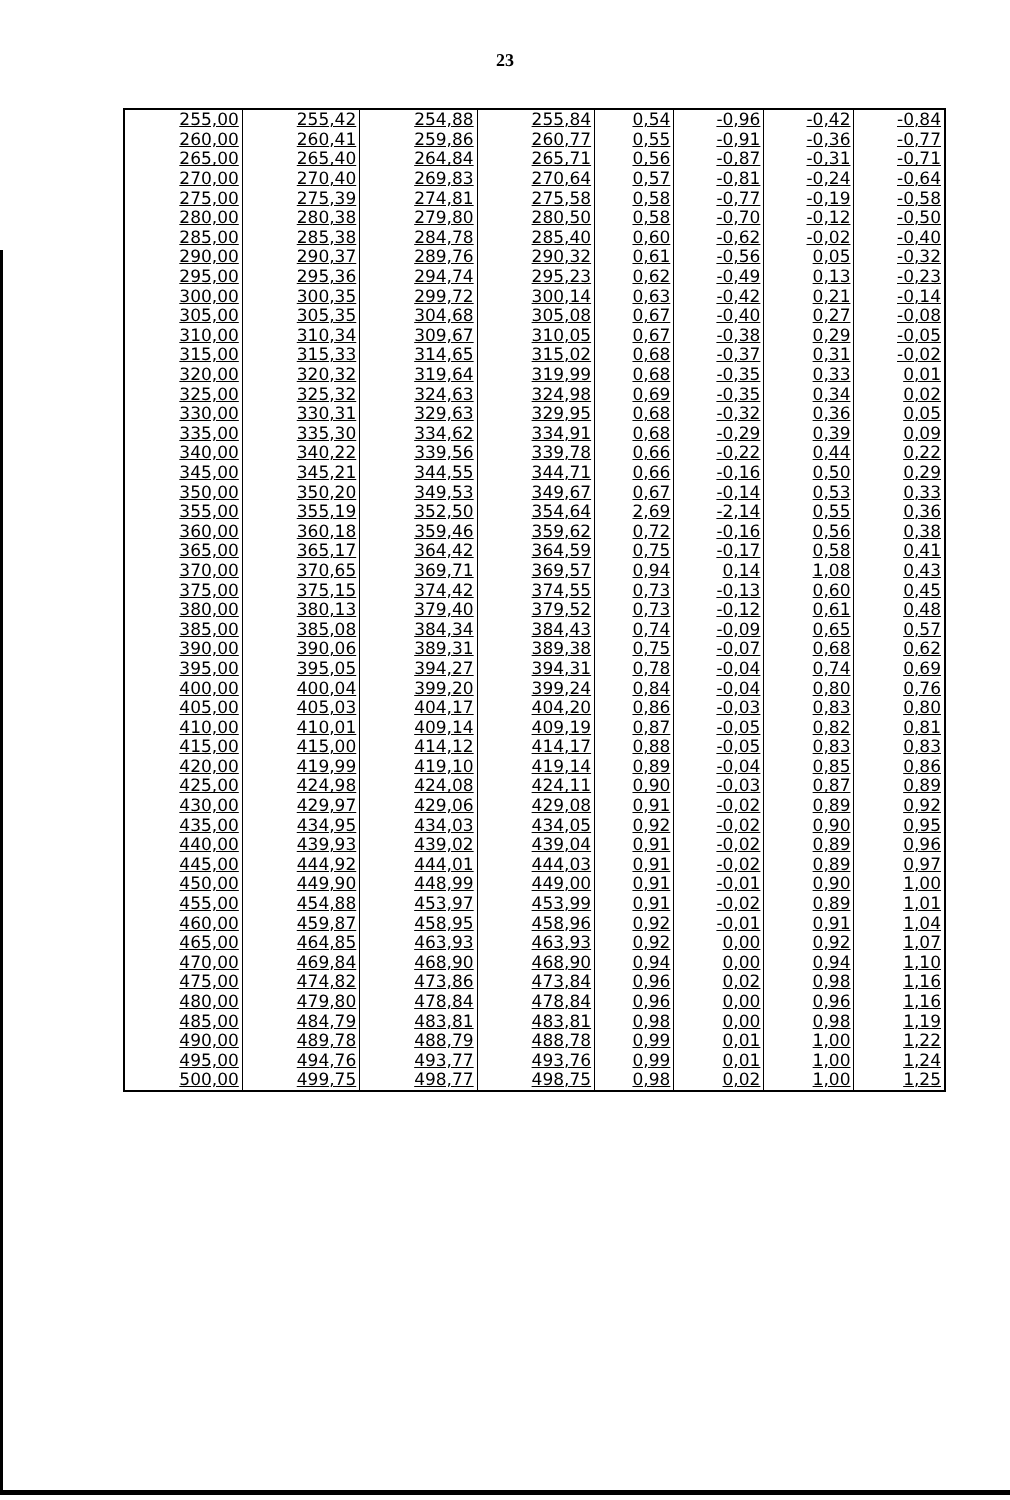23
| 255,00 | 255,42 | 254,88 | 255,84 | 0,54 | -0,96 | -0,42 | -0,84 |
| 260,00 | 260,41 | 259,86 | 260,77 | 0,55 | -0,91 | -0,36 | -0,77 |
| 265,00 | 265,40 | 264,84 | 265,71 | 0,56 | -0,87 | -0,31 | -0,71 |
| 270,00 | 270,40 | 269,83 | 270,64 | 0,57 | -0,81 | -0,24 | -0,64 |
| 275,00 | 275,39 | 274,81 | 275,58 | 0,58 | -0,77 | -0,19 | -0,58 |
| 280,00 | 280,38 | 279,80 | 280,50 | 0,58 | -0,70 | -0,12 | -0,50 |
| 285,00 | 285,38 | 284,78 | 285,40 | 0,60 | -0,62 | -0,02 | -0,40 |
| 290,00 | 290,37 | 289,76 | 290,32 | 0,61 | -0,56 | 0,05 | -0,32 |
| 295,00 | 295,36 | 294,74 | 295,23 | 0,62 | -0,49 | 0,13 | -0,23 |
| 300,00 | 300,35 | 299,72 | 300,14 | 0,63 | -0,42 | 0,21 | -0,14 |
| 305,00 | 305,35 | 304,68 | 305,08 | 0,67 | -0,40 | 0,27 | -0,08 |
| 310,00 | 310,34 | 309,67 | 310,05 | 0,67 | -0,38 | 0,29 | -0,05 |
| 315,00 | 315,33 | 314,65 | 315,02 | 0,68 | -0,37 | 0,31 | -0,02 |
| 320,00 | 320,32 | 319,64 | 319,99 | 0,68 | -0,35 | 0,33 | 0,01 |
| 325,00 | 325,32 | 324,63 | 324,98 | 0,69 | -0,35 | 0,34 | 0,02 |
| 330,00 | 330,31 | 329,63 | 329,95 | 0,68 | -0,32 | 0,36 | 0,05 |
| 335,00 | 335,30 | 334,62 | 334,91 | 0,68 | -0,29 | 0,39 | 0,09 |
| 340,00 | 340,22 | 339,56 | 339,78 | 0,66 | -0,22 | 0,44 | 0,22 |
| 345,00 | 345,21 | 344,55 | 344,71 | 0,66 | -0,16 | 0,50 | 0,29 |
| 350,00 | 350,20 | 349,53 | 349,67 | 0,67 | -0,14 | 0,53 | 0,33 |
| 355,00 | 355,19 | 352,50 | 354,64 | 2,69 | -2,14 | 0,55 | 0,36 |
| 360,00 | 360,18 | 359,46 | 359,62 | 0,72 | -0,16 | 0,56 | 0,38 |
| 365,00 | 365,17 | 364,42 | 364,59 | 0,75 | -0,17 | 0,58 | 0,41 |
| 370,00 | 370,65 | 369,71 | 369,57 | 0,94 | 0,14 | 1,08 | 0,43 |
| 375,00 | 375,15 | 374,42 | 374,55 | 0,73 | -0,13 | 0,60 | 0,45 |
| 380,00 | 380,13 | 379,40 | 379,52 | 0,73 | -0,12 | 0,61 | 0,48 |
| 385,00 | 385,08 | 384,34 | 384,43 | 0,74 | -0,09 | 0,65 | 0,57 |
| 390,00 | 390,06 | 389,31 | 389,38 | 0,75 | -0,07 | 0,68 | 0,62 |
| 395,00 | 395,05 | 394,27 | 394,31 | 0,78 | -0,04 | 0,74 | 0,69 |
| 400,00 | 400,04 | 399,20 | 399,24 | 0,84 | -0,04 | 0,80 | 0,76 |
| 405,00 | 405,03 | 404,17 | 404,20 | 0,86 | -0,03 | 0,83 | 0,80 |
| 410,00 | 410,01 | 409,14 | 409,19 | 0,87 | -0,05 | 0,82 | 0,81 |
| 415,00 | 415,00 | 414,12 | 414,17 | 0,88 | -0,05 | 0,83 | 0,83 |
| 420,00 | 419,99 | 419,10 | 419,14 | 0,89 | -0,04 | 0,85 | 0,86 |
| 425,00 | 424,98 | 424,08 | 424,11 | 0,90 | -0,03 | 0,87 | 0,89 |
| 430,00 | 429,97 | 429,06 | 429,08 | 0,91 | -0,02 | 0,89 | 0,92 |
| 435,00 | 434,95 | 434,03 | 434,05 | 0,92 | -0,02 | 0,90 | 0,95 |
| 440,00 | 439,93 | 439,02 | 439,04 | 0,91 | -0,02 | 0,89 | 0,96 |
| 445,00 | 444,92 | 444,01 | 444,03 | 0,91 | -0,02 | 0,89 | 0,97 |
| 450,00 | 449,90 | 448,99 | 449,00 | 0,91 | -0,01 | 0,90 | 1,00 |
| 455,00 | 454,88 | 453,97 | 453,99 | 0,91 | -0,02 | 0,89 | 1,01 |
| 460,00 | 459,87 | 458,95 | 458,96 | 0,92 | -0,01 | 0,91 | 1,04 |
| 465,00 | 464,85 | 463,93 | 463,93 | 0,92 | 0,00 | 0,92 | 1,07 |
| 470,00 | 469,84 | 468,90 | 468,90 | 0,94 | 0,00 | 0,94 | 1,10 |
| 475,00 | 474,82 | 473,86 | 473,84 | 0,96 | 0,02 | 0,98 | 1,16 |
| 480,00 | 479,80 | 478,84 | 478,84 | 0,96 | 0,00 | 0,96 | 1,16 |
| 485,00 | 484,79 | 483,81 | 483,81 | 0,98 | 0,00 | 0,98 | 1,19 |
| 490,00 | 489,78 | 488,79 | 488,78 | 0,99 | 0,01 | 1,00 | 1,22 |
| 495,00 | 494,76 | 493,77 | 493,76 | 0,99 | 0,01 | 1,00 | 1,24 |
| 500,00 | 499,75 | 498,77 | 498,75 | 0,98 | 0,02 | 1,00 | 1,25 |